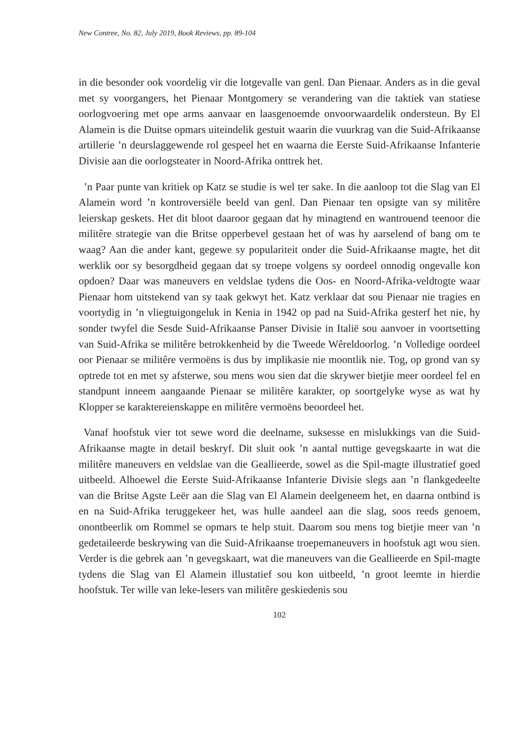New Contree, No. 82, July 2019, Book Reviews, pp. 89-104
in die besonder ook voordelig vir die lotgevalle van genl. Dan Pienaar. Anders as in die geval met sy voorgangers, het Pienaar Montgomery se verandering van die taktiek van statiese oorlogvoering met ope arms aanvaar en laasgenoemde onvoorwaardelik ondersteun. By El Alamein is die Duitse opmars uiteindelik gestuit waarin die vuurkrag van die Suid-Afrikaanse artillerie ’n deurslaggewende rol gespeel het en waarna die Eerste Suid-Afrikaanse Infanterie Divisie aan die oorlogsteater in Noord-Afrika onttrek het.
’n Paar punte van kritiek op Katz se studie is wel ter sake. In die aanloop tot die Slag van El Alamein word ’n kontroversiële beeld van genl. Dan Pienaar ten opsigte van sy militêre leierskap geskets. Het dit bloot daaroor gegaan dat hy minagtend en wantrouend teenoor die militêre strategie van die Britse opperbevel gestaan het of was hy aarselend of bang om te waag? Aan die ander kant, gegewe sy populariteit onder die Suid-Afrikaanse magte, het dit werklik oor sy besorgdheid gegaan dat sy troepe volgens sy oordeel onnodig ongevalle kon opdoen? Daar was maneuvers en veldslae tydens die Oos- en Noord-Afrika-veldtogte waar Pienaar hom uitstekend van sy taak gekwyt het. Katz verklaar dat sou Pienaar nie tragies en voortydig in ’n vliegtuigongeluk in Kenia in 1942 op pad na Suid-Afrika gesterf het nie, hy sonder twyfel die Sesde Suid-Afrikaanse Panser Divisie in Italië sou aanvoer in voortsetting van Suid-Afrika se militêre betrokkenheid by die Tweede Wêreldoorlog. ’n Volledige oordeel oor Pienaar se militêre vermoëns is dus by implikasie nie moontlik nie. Tog, op grond van sy optrede tot en met sy afsterwe, sou mens wou sien dat die skrywer bietjie meer oordeel fel en standpunt inneem aangaande Pienaar se militêre karakter, op soortgelyke wyse as wat hy Klopper se karaktereienskappe en militêre vermoëns beoordeel het.
Vanaf hoofstuk vier tot sewe word die deelname, suksesse en mislukkings van die Suid-Afrikaanse magte in detail beskryf. Dit sluit ook ’n aantal nuttige gevegskaarte in wat die militêre maneuvers en veldslae van die Geallieerde, sowel as die Spil-magte illustratief goed uitbeeld. Alhoewel die Eerste Suid-Afrikaanse Infanterie Divisie slegs aan ’n flankgedeelte van die Britse Agste Leër aan die Slag van El Alamein deelgeneem het, en daarna ontbind is en na Suid-Afrika teruggekeer het, was hulle aandeel aan die slag, soos reeds genoem, onontbeerlik om Rommel se opmars te help stuit. Daarom sou mens tog bietjie meer van ’n gedetaileerde beskrywing van die Suid-Afrikaanse troepemaneuvers in hoofstuk agt wou sien. Verder is die gebrek aan ’n gevegskaart, wat die maneuvers van die Geallieerde en Spil-magte tydens die Slag van El Alamein illustatief sou kon uitbeeld, ’n groot leemte in hierdie hoofstuk. Ter wille van leke-lesers van militêre geskiedenis sou
102